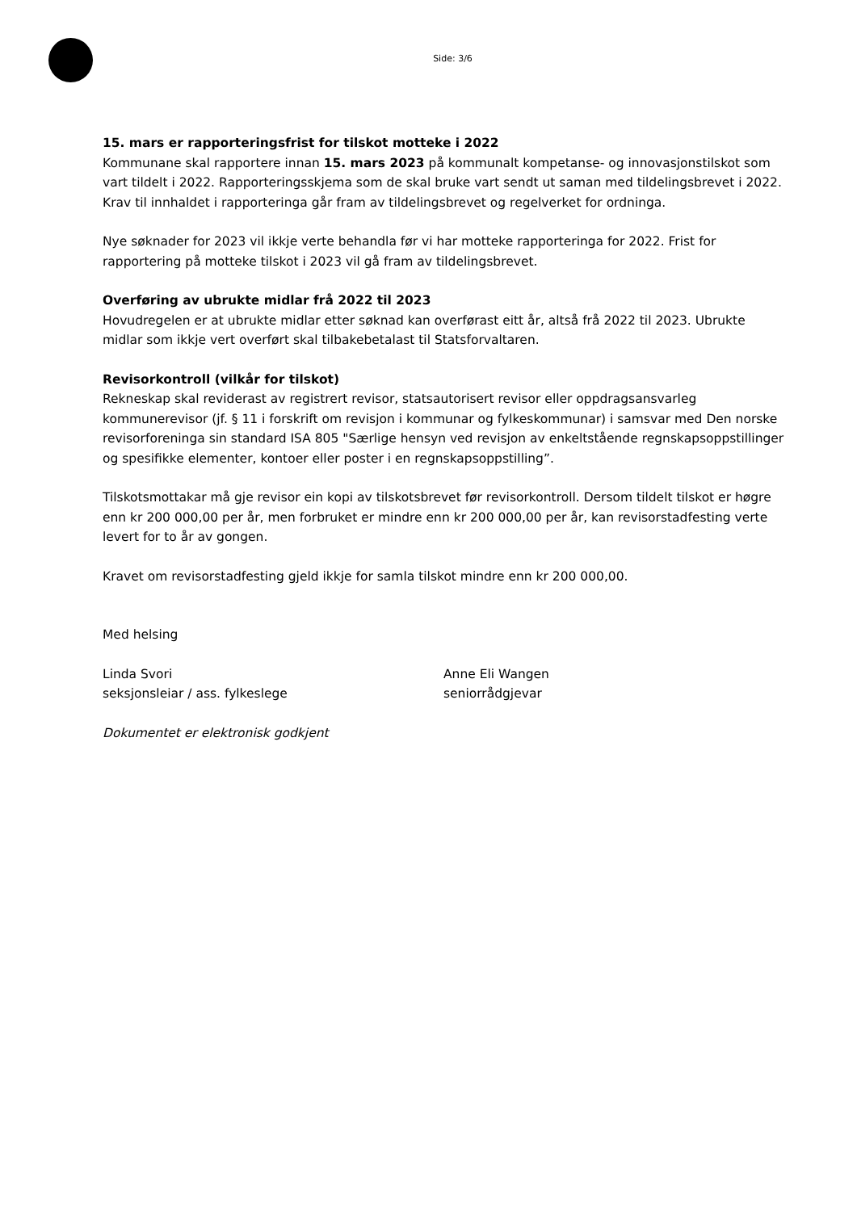Side: 3/6
15. mars er rapporteringsfrist for tilskot motteke i 2022
Kommunane skal rapportere innan 15. mars 2023 på kommunalt kompetanse- og innovasjonstilskot som vart tildelt i 2022. Rapporteringsskjema som de skal bruke vart sendt ut saman med tildelingsbrevet i 2022. Krav til innhaldet i rapporteringa går fram av tildelingsbrevet og regelverket for ordninga.
Nye søknader for 2023 vil ikkje verte behandla før vi har motteke rapporteringa for 2022. Frist for rapportering på motteke tilskot i 2023 vil gå fram av tildelingsbrevet.
Overføring av ubrukte midlar frå 2022 til 2023
Hovudregelen er at ubrukte midlar etter søknad kan overførast eitt år, altså frå 2022 til 2023. Ubrukte midlar som ikkje vert overført skal tilbakebetalast til Statsforvaltaren.
Revisorkontroll (vilkår for tilskot)
Rekneskap skal reviderast av registrert revisor, statsautorisert revisor eller oppdragsansvarleg kommunerevisor (jf. § 11 i forskrift om revisjon i kommunar og fylkeskommunar) i samsvar med Den norske revisorforeninga sin standard ISA 805 "Særlige hensyn ved revisjon av enkeltstående regnskapsoppstillinger og spesifikke elementer, kontoer eller poster i en regnskapsoppstilling”.
Tilskotsmottakar må gje revisor ein kopi av tilskotsbrevet før revisorkontroll. Dersom tildelt tilskot er høgre enn kr 200 000,00 per år, men forbruket er mindre enn kr 200 000,00 per år, kan revisorstadfesting verte levert for to år av gongen.
Kravet om revisorstadfesting gjeld ikkje for samla tilskot mindre enn kr 200 000,00.
Med helsing
Linda Svori
seksjonsleiar / ass. fylkeslege
Anne Eli Wangen
seniorrådgjevar
Dokumentet er elektronisk godkjent